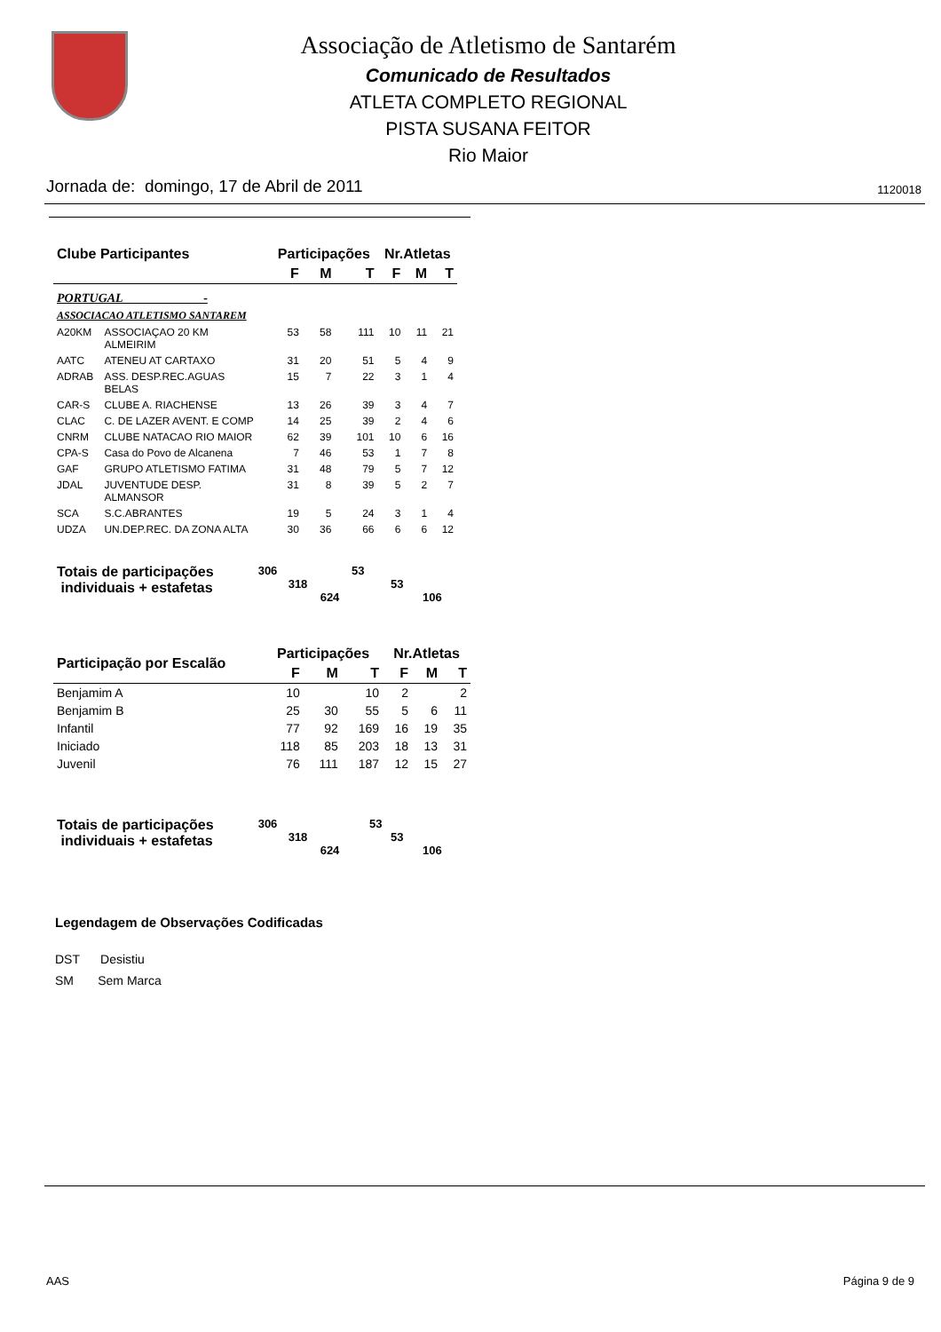Associação de Atletismo de Santarém
Comunicado de Resultados
ATLETA COMPLETO REGIONAL
PISTA SUSANA FEITOR
Rio Maior
Jornada de: domingo, 17 de Abril de 2011 1120018
| Clube Participantes | | Participações | | | Nr.Atletas | | |
| --- | --- | --- | --- | --- | --- | --- | --- |
| | | F | M | T | F | M | T |
| PORTUGAL - | | | | | | | |
| ASSOCIACAO ATLETISMO SANTAREM | | | | | | | |
| A20KM | ASSOCIAÇAO 20 KM ALMEIRIM | 53 | 58 | 111 | 10 | 11 | 21 |
| AATC | ATENEU AT CARTAXO | 31 | 20 | 51 | 5 | 4 | 9 |
| ADRAB | ASS. DESP.REC.AGUAS BELAS | 15 | 7 | 22 | 3 | 1 | 4 |
| CAR-S | CLUBE A. RIACHENSE | 13 | 26 | 39 | 3 | 4 | 7 |
| CLAC | C. DE LAZER AVENT. E COMP | 14 | 25 | 39 | 2 | 4 | 6 |
| CNRM | CLUBE NATACAO RIO MAIOR | 62 | 39 | 101 | 10 | 6 | 16 |
| CPA-S | Casa do Povo de Alcanena | 7 | 46 | 53 | 1 | 7 | 8 |
| GAF | GRUPO ATLETISMO FATIMA | 31 | 48 | 79 | 5 | 7 | 12 |
| JDAL | JUVENTUDE DESP. ALMANSOR | 31 | 8 | 39 | 5 | 2 | 7 |
| SCA | S.C.ABRANTES | 19 | 5 | 24 | 3 | 1 | 4 |
| UDZA | UN.DEP.REC. DA ZONA ALTA | 30 | 36 | 66 | 6 | 6 | 12 |
Totais de participações
individuais + estafetas
306 53
318 53
624 106
| Participação por Escalão | Participações | | | Nr.Atletas | | |
| --- | --- | --- | --- | --- | --- | --- |
| | F | M | T | F | M | T |
| Benjamim A | 10 | | 10 | 2 | | 2 |
| Benjamim B | 25 | 30 | 55 | 5 | 6 | 11 |
| Infantil | 77 | 92 | 169 | 16 | 19 | 35 |
| Iniciado | 118 | 85 | 203 | 18 | 13 | 31 |
| Juvenil | 76 | 111 | 187 | 12 | 15 | 27 |
Totais de participações
individuais + estafetas
306 53
318 53
624 106
Legendagem de Observações Codificadas
DST Desistiu
SM Sem Marca
AAS Página 9 de 9